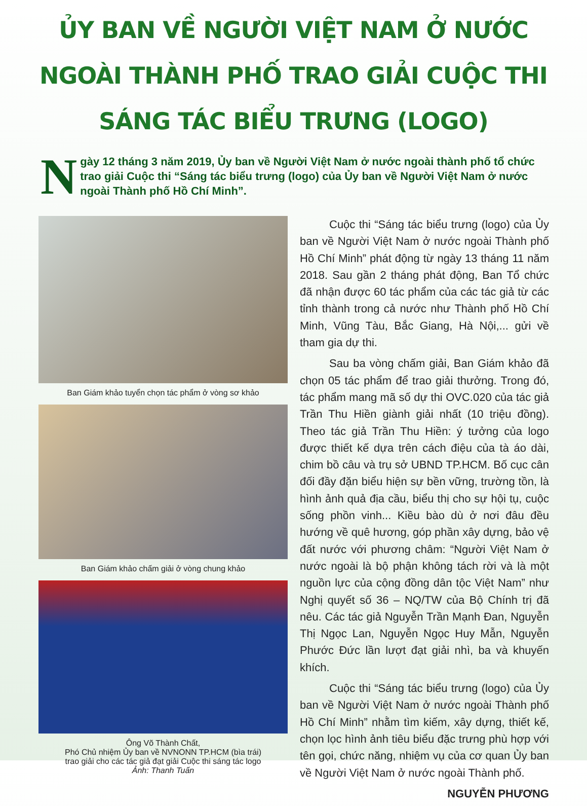ỦY BAN VỀ NGƯỜI VIỆT NAM Ở NƯỚC NGOÀI THÀNH PHỐ TRAO GIẢI CUỘC THI SÁNG TÁC BIỂU TRƯNG (LOGO)
Ngày 12 tháng 3 năm 2019, Ủy ban về Người Việt Nam ở nước ngoài thành phố tổ chức trao giải Cuộc thi “Sáng tác biểu trưng (logo) của Ủy ban về Người Việt Nam ở nước ngoài Thành phố Hồ Chí Minh”.
Ban Giám khảo tuyển chọn tác phẩm ở vòng sơ khảo
Ban Giám khảo chấm giải ở vòng chung khảo
Ông Võ Thành Chất,
Phó Chủ nhiệm Ủy ban về NVNONN TP.HCM (bìa trái)
trao giải cho các tác giả đạt giải Cuộc thi sáng tác logo
Ảnh: Thanh Tuấn
Cuộc thi “Sáng tác biểu trưng (logo) của Ủy ban về Người Việt Nam ở nước ngoài Thành phố Hồ Chí Minh” phát động từ ngày 13 tháng 11 năm 2018. Sau gần 2 tháng phát động, Ban Tổ chức đã nhận được 60 tác phẩm của các tác giả từ các tỉnh thành trong cả nước như Thành phố Hồ Chí Minh, Vũng Tàu, Bắc Giang, Hà Nội,... gửi về tham gia dự thi.
Sau ba vòng chấm giải, Ban Giám khảo đã chọn 05 tác phẩm để trao giải thưởng. Trong đó, tác phẩm mang mã số dự thi OVC.020 của tác giả Trần Thu Hiền giành giải nhất (10 triệu đồng). Theo tác giả Trần Thu Hiền: ý tưởng của logo được thiết kế dựa trên cách điệu của tà áo dài, chim bồ câu và trụ sở UBND TP.HCM. Bố cục cân đối đầy đặn biểu hiện sự bền vững, trường tồn, là hình ảnh quả địa cầu, biểu thị cho sự hội tụ, cuộc sống phồn vinh... Kiều bào dù ở nơi đâu đều hướng về quê hương, góp phần xây dựng, bảo vệ đất nước với phương châm: “Người Việt Nam ở nước ngoài là bộ phận không tách rời và là một nguồn lực của cộng đồng dân tộc Việt Nam” như Nghị quyết số 36 – NQ/TW của Bộ Chính trị đã nêu. Các tác giả Nguyễn Trần Mạnh Đan, Nguyễn Thị Ngọc Lan, Nguyễn Ngọc Huy Mẫn, Nguyễn Phước Đức lần lượt đạt giải nhì, ba và khuyến khích.
Cuộc thi “Sáng tác biểu trưng (logo) của Ủy ban về Người Việt Nam ở nước ngoài Thành phố Hồ Chí Minh” nhằm tìm kiếm, xây dựng, thiết kế, chọn lọc hình ảnh tiêu biểu đặc trưng phù hợp với tên gọi, chức năng, nhiệm vụ của cơ quan Ủy ban về Người Việt Nam ở nước ngoài Thành phố.
NGUYỄN PHƯƠNG